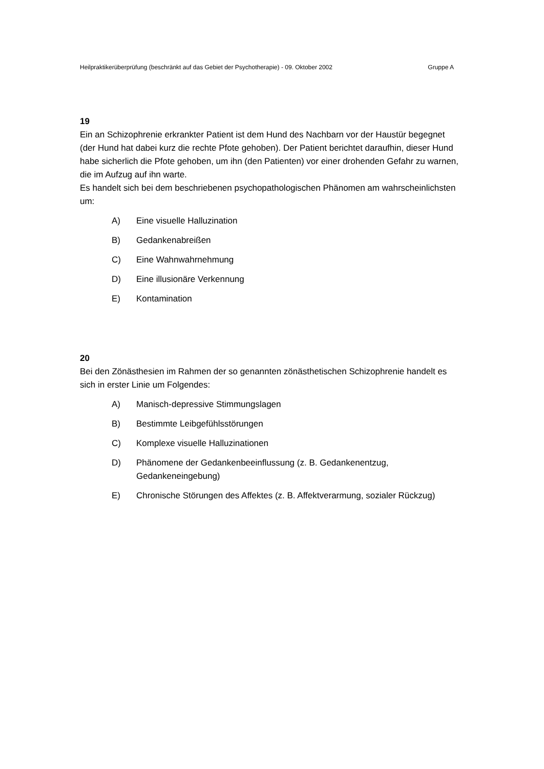Heilpraktikerüberprüfung (beschränkt auf das Gebiet der Psychotherapie) - 09. Oktober 2002 Gruppe A
19
Ein an Schizophrenie erkrankter Patient ist dem Hund des Nachbarn vor der Haustür begegnet (der Hund hat dabei kurz die rechte Pfote gehoben). Der Patient berichtet daraufhin, dieser Hund habe sicherlich die Pfote gehoben, um ihn (den Patienten) vor einer drohenden Gefahr zu warnen, die im Aufzug auf ihn warte.
Es handelt sich bei dem beschriebenen psychopathologischen Phänomen am wahrscheinlichsten um:
A) Eine visuelle Halluzination
B) Gedankenabreißen
C) Eine Wahnwahrnehmung
D) Eine illusionäre Verkennung
E) Kontamination
20
Bei den Zönästhesien im Rahmen der so genannten zönästhetischen Schizophrenie handelt es sich in erster Linie um Folgendes:
A) Manisch-depressive Stimmungslagen
B) Bestimmte Leibgefühlsstörungen
C) Komplexe visuelle Halluzinationen
D) Phänomene der Gedankenbeeinflussung (z. B. Gedankenentzug, Gedankeneingebung)
E) Chronische Störungen des Affektes (z. B. Affektverarmung, sozialer Rückzug)